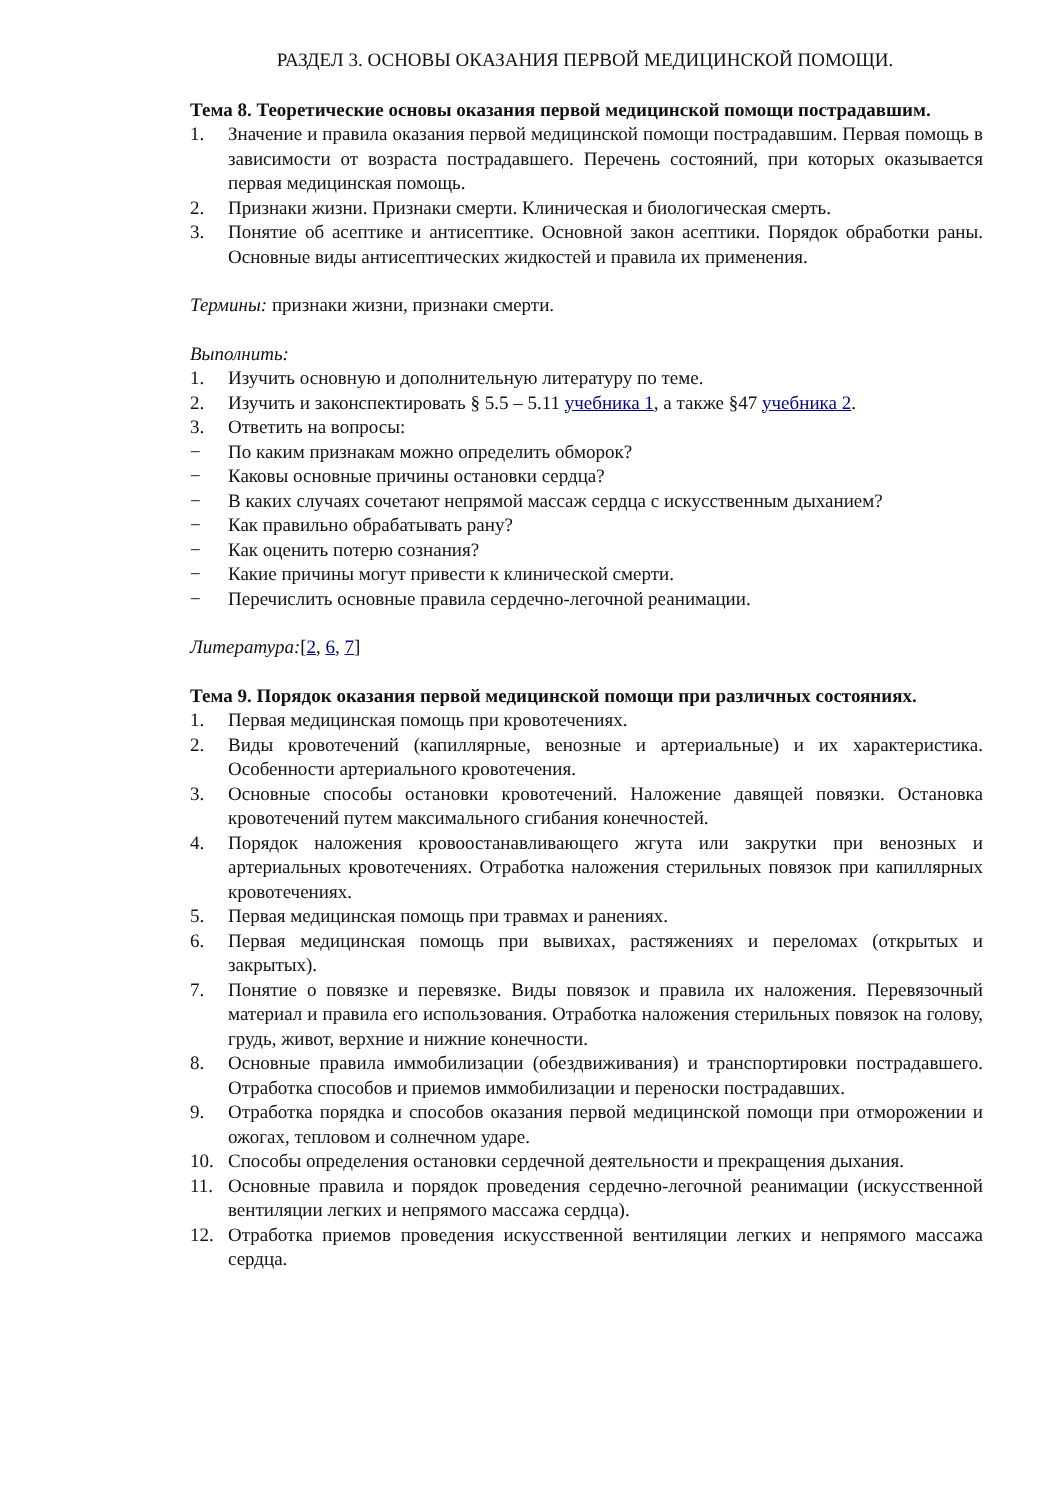РАЗДЕЛ 3. ОСНОВЫ ОКАЗАНИЯ ПЕРВОЙ МЕДИЦИНСКОЙ ПОМОЩИ.
Тема 8. Теоретические основы оказания первой медицинской помощи пострадавшим.
1. Значение и правила оказания первой медицинской помощи пострадавшим. Первая помощь в зависимости от возраста пострадавшего. Перечень состояний, при которых оказывается первая медицинская помощь.
2. Признаки жизни. Признаки смерти. Клиническая и биологическая смерть.
3. Понятие об асептике и антисептике. Основной закон асептики. Порядок обработки раны. Основные виды антисептических жидкостей и правила их применения.
Термины: признаки жизни, признаки смерти.
Выполнить:
1. Изучить основную и дополнительную литературу по теме.
2. Изучить и законспектировать § 5.5 – 5.11 учебника 1, а также §47 учебника 2.
3. Ответить на вопросы:
− По каким признакам можно определить обморок?
− Каковы основные причины остановки сердца?
− В каких случаях сочетают непрямой массаж сердца с искусственным дыханием?
− Как правильно обрабатывать рану?
− Как оценить потерю сознания?
− Какие причины могут привести к клинической смерти.
− Перечислить основные правила сердечно-легочной реанимации.
Литература:[2, 6, 7]
Тема 9. Порядок оказания первой медицинской помощи при различных состояниях.
1. Первая медицинская помощь при кровотечениях.
2. Виды кровотечений (капиллярные, венозные и артериальные) и их характеристика. Особенности артериального кровотечения.
3. Основные способы остановки кровотечений. Наложение давящей повязки. Остановка кровотечений путем максимального сгибания конечностей.
4. Порядок наложения кровоостанавливающего жгута или закрутки при венозных и артериальных кровотечениях. Отработка наложения стерильных повязок при капиллярных кровотечениях.
5. Первая медицинская помощь при травмах и ранениях.
6. Первая медицинская помощь при вывихах, растяжениях и переломах (открытых и закрытых).
7. Понятие о повязке и перевязке. Виды повязок и правила их наложения. Перевязочный материал и правила его использования. Отработка наложения стерильных повязок на голову, грудь, живот, верхние и нижние конечности.
8. Основные правила иммобилизации (обездвиживания) и транспортировки пострадавшего. Отработка способов и приемов иммобилизации и переноски пострадавших.
9. Отработка порядка и способов оказания первой медицинской помощи при отморожении и ожогах, тепловом и солнечном ударе.
10. Способы определения остановки сердечной деятельности и прекращения дыхания.
11. Основные правила и порядок проведения сердечно-легочной реанимации (искусственной вентиляции легких и непрямого массажа сердца).
12. Отработка приемов проведения искусственной вентиляции легких и непрямого массажа сердца.